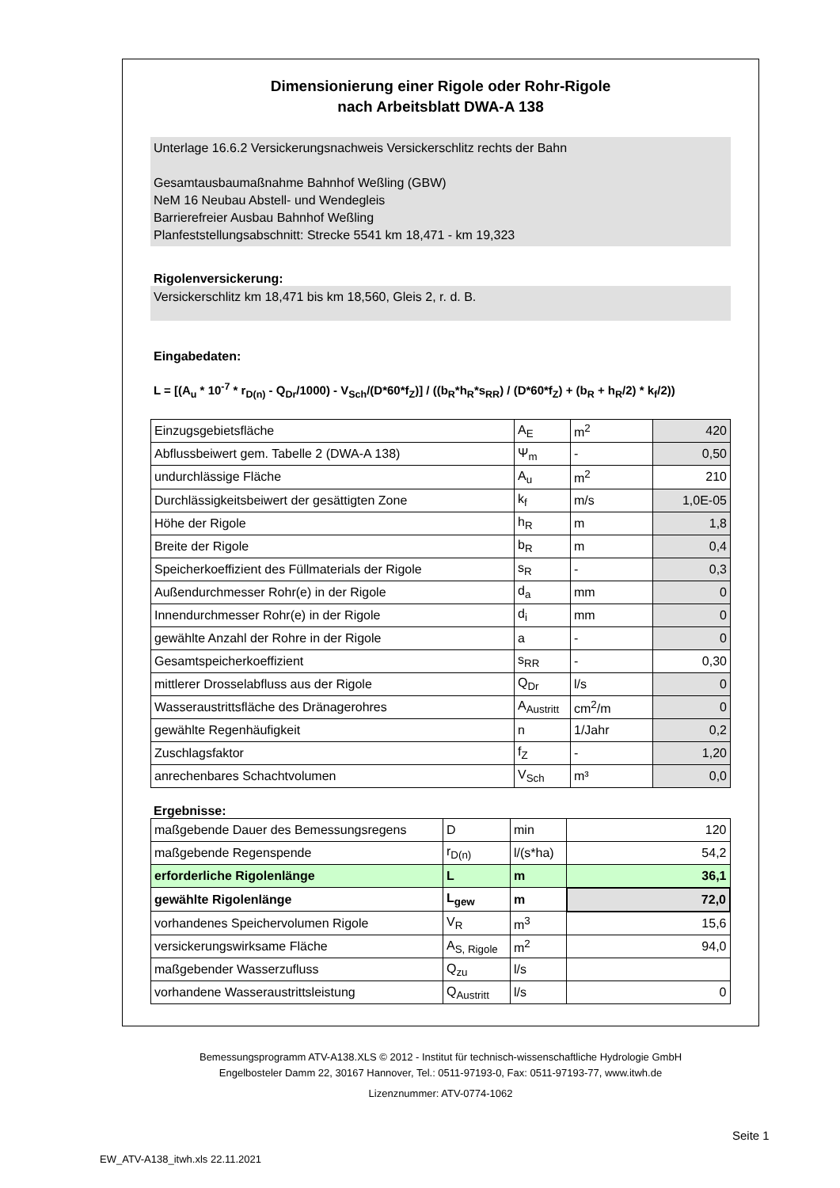Dimensionierung einer Rigole oder Rohr-Rigole
nach Arbeitsblatt DWA-A 138
Unterlage 16.6.2 Versickerungsnachweis Versickerschlitz rechts der Bahn
Gesamtausbaumaßnahme Bahnhof Weßling (GBW)
NeM 16 Neubau Abstell- und Wendegleis
Barrierefreier Ausbau Bahnhof Weßling
Planfeststellungsabschnitt: Strecke 5541 km 18,471 - km 19,323
Rigolenversickerung:
Versickerschlitz km 18,471 bis km 18,560, Gleis 2, r. d. B.
Eingabedaten:
L = [(A<sub>u</sub> * 10<sup>-7</sup> * r<sub>D(n)</sub> - Q<sub>Dr</sub>/1000) - V<sub>Sch</sub>/(D*60*f<sub>Z</sub>)] / ((b<sub>R</sub>*h<sub>R</sub>*s<sub>RR</sub>) / (D*60*f<sub>Z</sub>) + (b<sub>R</sub> + h<sub>R</sub>/2) * k<sub>f</sub>/2))
| Einzugsgebietsfläche | A<sub>E</sub> | m<sup>2</sup> | 420 |
| Abflussbeiwert gem. Tabelle 2 (DWA-A 138) | Ψ<sub>m</sub> | - | 0,50 |
| undurchlässige Fläche | A<sub>u</sub> | m<sup>2</sup> | 210 |
| Durchlässigkeitsbeiwert der gesättigten Zone | k<sub>f</sub> | m/s | 1,0E-05 |
| Höhe der Rigole | h<sub>R</sub> | m | 1,8 |
| Breite der Rigole | b<sub>R</sub> | m | 0,4 |
| Speicherkoeffizient des Füllmaterials der Rigole | s<sub>R</sub> | - | 0,3 |
| Außendurchmesser Rohr(e) in der Rigole | d<sub>a</sub> | mm | 0 |
| Innendurchmesser Rohr(e) in der Rigole | d<sub>i</sub> | mm | 0 |
| gewählte Anzahl der Rohre in der Rigole | a | - | 0 |
| Gesamtspeicherkoeffizient | s<sub>RR</sub> | - | 0,30 |
| mittlerer Drosselabfluss aus der Rigole | Q<sub>Dr</sub> | l/s | 0 |
| Wasseraustrittsfläche des Dränagerohres | A<sub>Austritt</sub> | cm<sup>2</sup>/m | 0 |
| gewählte Regenhäufigkeit | n | 1/Jahr | 0,2 |
| Zuschlagsfaktor | f<sub>Z</sub> | - | 1,20 |
| anrechenbares Schachtvolumen | V<sub>Sch</sub> | m³ | 0,0 |
Ergebnisse:
| maßgebende Dauer des Bemessungsregens | D | min | 120 |
| maßgebende Regenspende | r<sub>D(n)</sub> | l/(s*ha) | 54,2 |
| erforderliche Rigolenlänge | L | m | 36,1 |
| gewählte Rigolenlänge | L<sub>gew</sub> | m | 72,0 |
| vorhandenes Speichervolumen Rigole | V<sub>R</sub> | m<sup>3</sup> | 15,6 |
| versickerungswirksame Fläche | A<sub>S, Rigole</sub> | m<sup>2</sup> | 94,0 |
| maßgebender Wasserzufluss | Q<sub>zu</sub> | l/s | |
| vorhandene Wasseraustrittsleistung | Q<sub>Austritt</sub> | l/s | 0 |
Bemessungsprogramm ATV-A138.XLS © 2012 - Institut für technisch-wissenschaftliche Hydrologie GmbH
Engelbosteler Damm 22, 30167 Hannover, Tel.: 0511-97193-0, Fax: 0511-97193-77, www.itwh.de
Lizenznummer: ATV-0774-1062
Seite 1
EW_ATV-A138_itwh.xls 22.11.2021